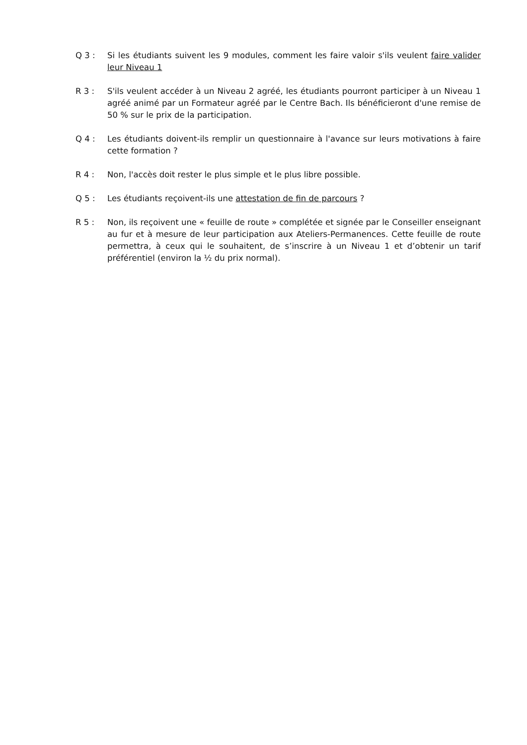Q 3 : Si les étudiants suivent les 9 modules, comment les faire valoir s'ils veulent faire valider leur Niveau 1
R 3 : S'ils veulent accéder à un Niveau 2 agréé, les étudiants pourront participer à un Niveau 1 agréé animé par un Formateur agréé par le Centre Bach. Ils bénéficieront d'une remise de 50 % sur le prix de la participation.
Q 4 : Les étudiants doivent-ils remplir un questionnaire à l'avance sur leurs motivations à faire cette formation ?
R 4 : Non, l'accès doit rester le plus simple et le plus libre possible.
Q 5 : Les étudiants reçoivent-ils une attestation de fin de parcours ?
R 5 : Non, ils reçoivent une « feuille de route » complétée et signée par le Conseiller enseignant au fur et à mesure de leur participation aux Ateliers-Permanences. Cette feuille de route permettra, à ceux qui le souhaitent, de s’inscrire à un Niveau 1 et d’obtenir un tarif préférentiel (environ la ½ du prix normal).